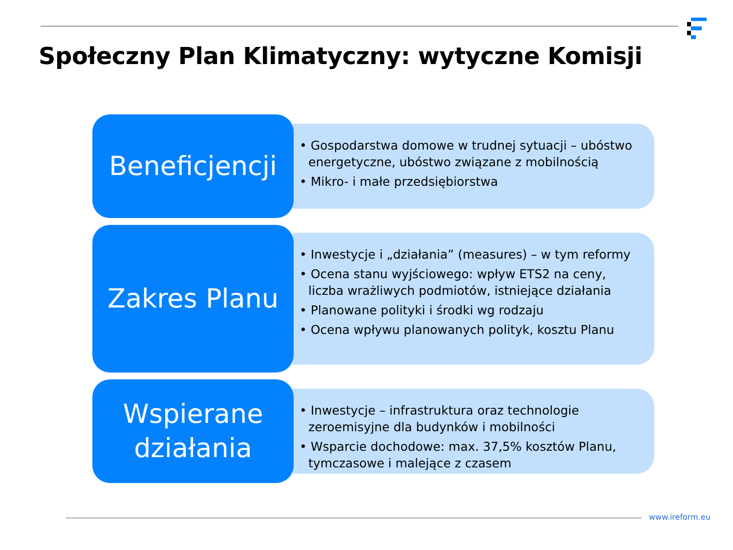Społeczny Plan Klimatyczny: wytyczne Komisji
Beneficjencji
• Gospodarstwa domowe w trudnej sytuacji – ubóstwo energetyczne, ubóstwo związane z mobilnością
• Mikro- i małe przedsiębiorstwa
Zakres Planu
• Inwestycje i „działania” (measures) – w tym reformy
• Ocena stanu wyjściowego: wpływ ETS2 na ceny, liczba wrażliwych podmiotów, istniejące działania
• Planowane polityki i środki wg rodzaju
• Ocena wpływu planowanych polityk, kosztu Planu
Wspierane
działania
• Inwestycje – infrastruktura oraz technologie zeroemisyjne dla budynków i mobilności
• Wsparcie dochodowe: max. 37,5% kosztów Planu, tymczasowe i malejące z czasem
www.ireform.eu